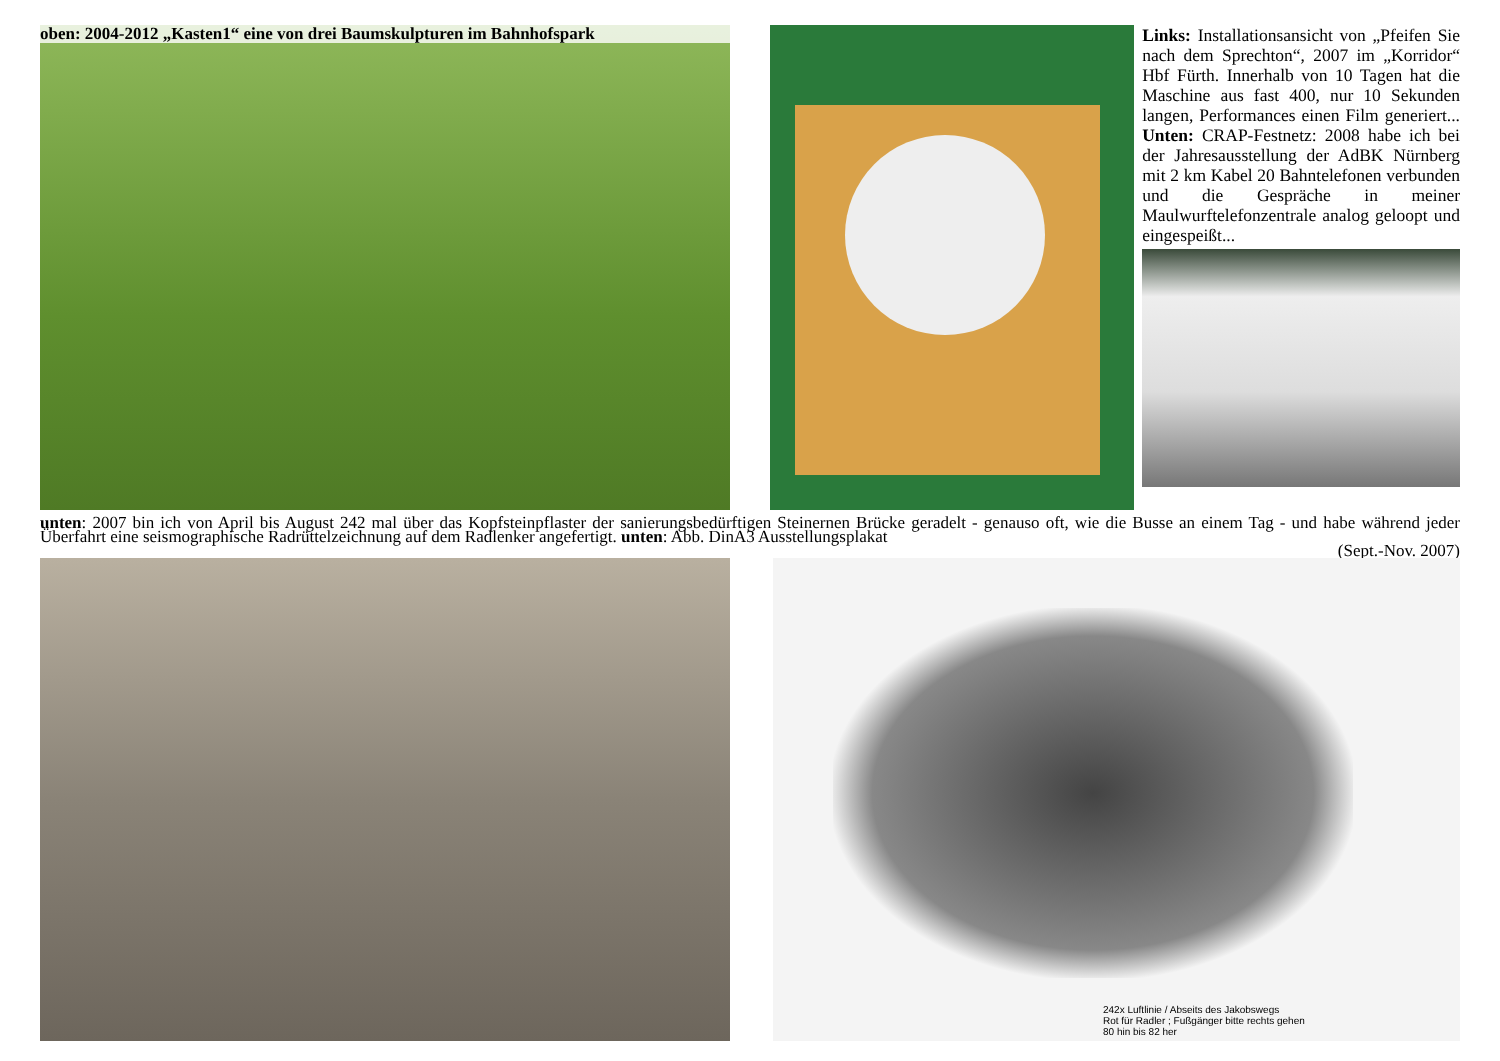oben: 2004-2012 „Kasten1“ eine von drei Baumskulpturen im Bahnhofspark
Links: Installationsansicht von „Pfeifen Sie nach dem Sprechton“, 2007 im „Korridor“ Hbf Fürth. Innerhalb von 10 Tagen hat die Maschine aus fast 400, nur 10 Sekunden langen, Performances einen Film generiert... Unten: CRAP-Festnetz: 2008 habe ich bei der Jahresausstellung der AdBK Nürnberg mit 2 km Kabel 20 Bahntelefonen verbunden und die Gespräche in meiner Maulwurftelefonzentrale analog geloopt und eingespeißt...
unten: 2007 bin ich von April bis August 242 mal über das Kopfsteinpflaster der sanierungsbedürftigen Steinernen Brücke geradelt - genauso oft, wie die Busse an einem Tag - und habe während jeder Überfahrt eine seismographische Radrüttelzeichnung auf dem Radlenker angefertigt. unten: Abb. DinA3 Ausstellungsplakat
(Sept.-Nov. 2007)
242x Luftlinie / Abseits des Jakobswegs
Rot für Radler ; Fußgänger bitte rechts gehen
80 hin bis 82 her